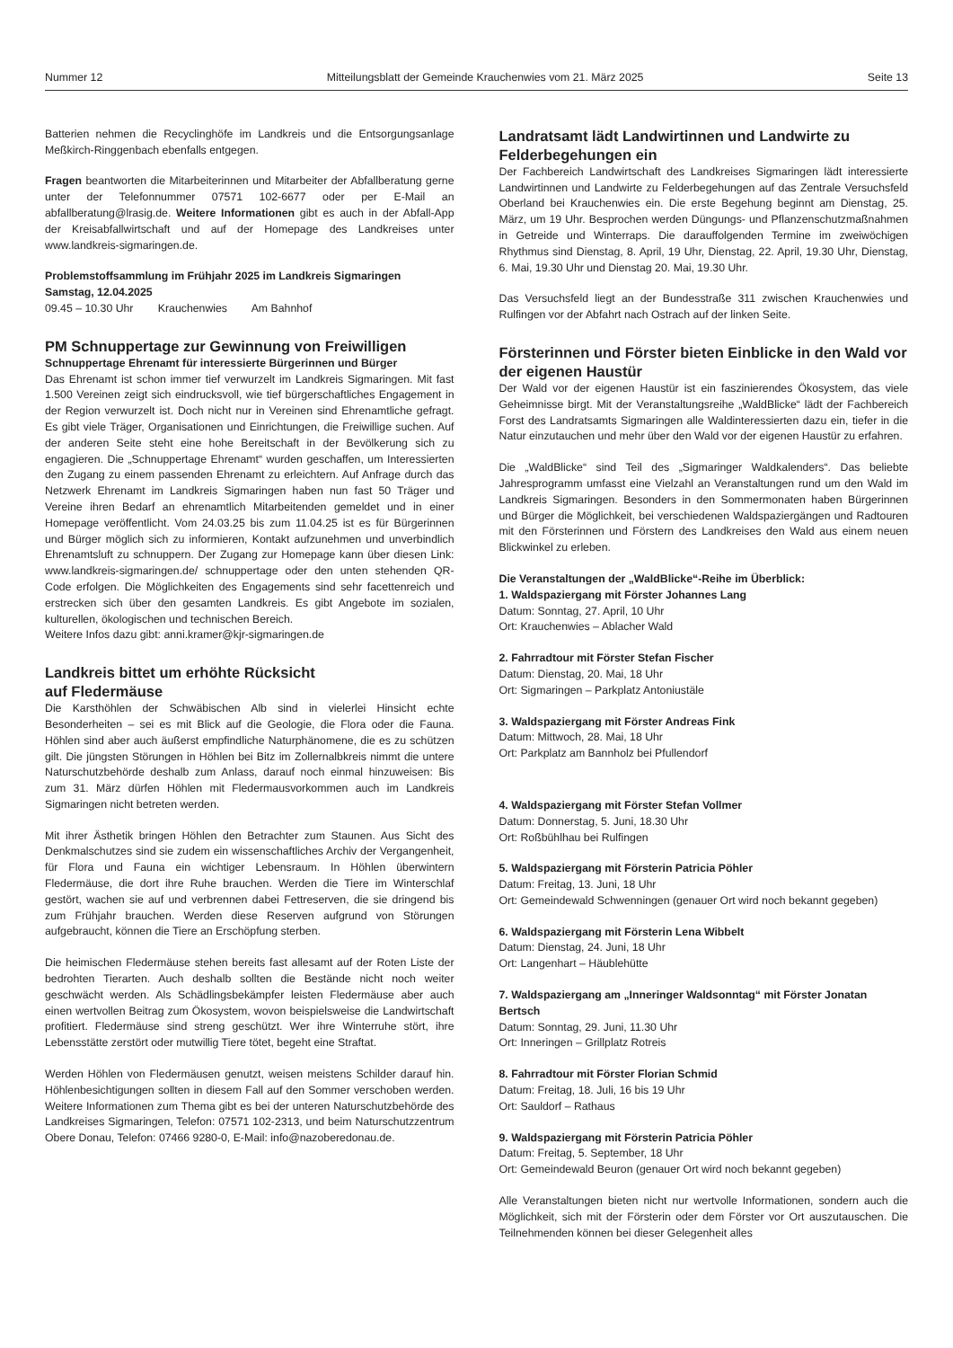Nummer 12 Mitteilungsblatt der Gemeinde Krauchenwies vom 21. März 2025 Seite 13
Batterien nehmen die Recyclinghöfe im Landkreis und die Entsorgungs­anlage Meßkirch-Ringgenbach ebenfalls entgegen.
Fragen beantworten die Mitarbeiterinnen und Mitarbeiter der Abfallberatung gerne unter der Telefonnummer 07571 102-6677 oder per E-Mail an abfallberatung@lrasig.de. Weitere Informationen gibt es auch in der Abfall-App der Kreisabfallwirtschaft und auf der Homepage des Landkreises unter www.landkreis-sigmaringen.de.
Problemstoffsammlung im Frühjahr 2025 im Landkreis Sigmaringen
Samstag, 12.04.2025
09.45 – 10.30 Uhr Krauchenwies Am Bahnhof
PM Schnuppertage zur Gewinnung von Freiwilligen
Schnuppertage Ehrenamt für interessierte Bürgerinnen und Bürger
Das Ehrenamt ist schon immer tief verwurzelt im Landkreis Sigmaringen. Mit fast 1.500 Vereinen zeigt sich eindrucksvoll, wie tief bürgerschaftliches Engagement in der Region verwurzelt ist. Doch nicht nur in Vereinen sind Ehrenamtliche gefragt. Es gibt viele Träger, Organisationen und Einrichtungen, die Freiwillige suchen. Auf der anderen Seite steht eine hohe Bereitschaft in der Bevölkerung sich zu engagieren. Die „Schnuppertage Ehrenamt“ wurden geschaffen, um Interessierten den Zugang zu einem passenden Ehrenamt zu erleichtern. Auf Anfrage durch das Netzwerk Ehrenamt im Landkreis Sigmaringen haben nun fast 50 Träger und Vereine ihren Bedarf an ehrenamtlich Mitarbeitenden gemeldet und in einer Homepage veröffentlicht. Vom 24.03.25 bis zum 11.04.25 ist es für Bürgerinnen und Bürger möglich sich zu informieren, Kontakt aufzunehmen und unverbindlich Ehrenamtsluft zu schnuppern. Der Zugang zur Homepage kann über diesen Link: www.landkreis-sigmaringen.de/ schnuppertage oder den unten stehenden QR-Code erfolgen. Die Möglichkeiten des Engagements sind sehr facettenreich und erstrecken sich über den gesamten Landkreis. Es gibt Angebote im sozialen, kulturellen, ökologischen und technischen Bereich.
Weitere Infos dazu gibt: anni.kramer@kjr-sigmaringen.de
Landkreis bittet um erhöhte Rücksicht
auf Fledermäuse
Die Karsthöhlen der Schwäbischen Alb sind in vielerlei Hinsicht echte Besonderheiten – sei es mit Blick auf die Geologie, die Flora oder die Fauna. Höhlen sind aber auch äußerst empfindliche Naturphänomene, die es zu schützen gilt. Die jüngsten Störungen in Höhlen bei Bitz im Zollernalbkreis nimmt die untere Naturschutzbehörde deshalb zum Anlass, darauf noch einmal hinzuweisen: Bis zum 31. März dürfen Höhlen mit Fledermausvorkommen auch im Landkreis Sigmaringen nicht betreten werden.
Mit ihrer Ästhetik bringen Höhlen den Betrachter zum Staunen. Aus Sicht des Denkmalschutzes sind sie zudem ein wissenschaftliches Archiv der Vergangenheit, für Flora und Fauna ein wichtiger Lebensraum. In Höhlen überwintern Fledermäuse, die dort ihre Ruhe brauchen. Werden die Tiere im Winterschlaf gestört, wachen sie auf und verbrennen dabei Fettreserven, die sie dringend bis zum Frühjahr brauchen. Werden diese Reserven aufgrund von Störungen aufgebraucht, können die Tiere an Erschöpfung sterben.
Die heimischen Fledermäuse stehen bereits fast allesamt auf der Roten Liste der bedrohten Tierarten. Auch deshalb sollten die Bestände nicht noch weiter geschwächt werden. Als Schädlingsbekämpfer leisten Fledermäuse aber auch einen wertvollen Beitrag zum Ökosystem, wovon beispielsweise die Landwirtschaft profitiert. Fledermäuse sind streng geschützt. Wer ihre Winterruhe stört, ihre Lebensstätte zerstört oder mutwillig Tiere tötet, begeht eine Straftat.
Werden Höhlen von Fledermäusen genutzt, weisen meistens Schilder darauf hin. Höhlenbesichtigungen sollten in diesem Fall auf den Sommer verschoben werden. Weitere Informationen zum Thema gibt es bei der unteren Naturschutzbehörde des Landkreises Sigmaringen, Telefon: 07571 102-2313, und beim Naturschutzzentrum Obere Donau, Telefon: 07466 9280-0, E-Mail: info@nazoberedonau.de.
Landratsamt lädt Landwirtinnen und Landwirte zu Felderbegehungen ein
Der Fachbereich Landwirtschaft des Landkreises Sigmaringen lädt interessierte Landwirtinnen und Landwirte zu Felderbegehungen auf das Zentrale Versuchsfeld Oberland bei Krauchenwies ein. Die erste Begehung beginnt am Dienstag, 25. März, um 19 Uhr. Besprochen werden Düngungs- und Pflanzenschutzmaßnahmen in Getreide und Winterraps. Die darauffolgenden Termine im zweiwöchigen Rhythmus sind Dienstag, 8. April, 19 Uhr, Dienstag, 22. April, 19.30 Uhr, Dienstag, 6. Mai, 19.30 Uhr und Dienstag 20. Mai, 19.30 Uhr.
Das Versuchsfeld liegt an der Bundesstraße 311 zwischen Krauchenwies und Rulfingen vor der Abfahrt nach Ostrach auf der linken Seite.
Försterinnen und Förster bieten Einblicke in den Wald vor der eigenen Haustür
Der Wald vor der eigenen Haustür ist ein faszinierendes Ökosystem, das viele Geheimnisse birgt. Mit der Veranstaltungsreihe „WaldBlicke“ lädt der Fachbereich Forst des Landratsamts Sigmaringen alle Waldinteressierten dazu ein, tiefer in die Natur einzutauchen und mehr über den Wald vor der eigenen Haustür zu erfahren.
Die „WaldBlicke“ sind Teil des „Sigmaringer Waldkalenders“. Das beliebte Jahresprogramm umfasst eine Vielzahl an Veranstaltungen rund um den Wald im Landkreis Sigmaringen. Besonders in den Sommermonaten haben Bürgerinnen und Bürger die Möglichkeit, bei verschiedenen Waldspaziergängen und Radtouren mit den Försterinnen und Förstern des Landkreises den Wald aus einem neuen Blickwinkel zu erleben.
Die Veranstaltungen der „WaldBlicke“-Reihe im Überblick:
1. Waldspaziergang mit Förster Johannes Lang
Datum: Sonntag, 27. April, 10 Uhr
Ort: Krauchenwies – Ablacher Wald
2. Fahrradtour mit Förster Stefan Fischer
Datum: Dienstag, 20. Mai, 18 Uhr
Ort: Sigmaringen – Parkplatz Antoniustäle
3. Waldspaziergang mit Förster Andreas Fink
Datum: Mittwoch, 28. Mai, 18 Uhr
Ort: Parkplatz am Bannholz bei Pfullendorf
4. Waldspaziergang mit Förster Stefan Vollmer
Datum: Donnerstag, 5. Juni, 18.30 Uhr
Ort: Roßbühlhau bei Rulfingen
5. Waldspaziergang mit Försterin Patricia Pöhler
Datum: Freitag, 13. Juni, 18 Uhr
Ort: Gemeindewald Schwenningen (genauer Ort wird noch bekannt gegeben)
6. Waldspaziergang mit Försterin Lena Wibbelt
Datum: Dienstag, 24. Juni, 18 Uhr
Ort: Langenhart – Häublehütte
7. Waldspaziergang am „Inneringer Waldsonntag“ mit Förster Jonatan Bertsch
Datum: Sonntag, 29. Juni, 11.30 Uhr
Ort: Inneringen – Grillplatz Rotreis
8. Fahrradtour mit Förster Florian Schmid
Datum: Freitag, 18. Juli, 16 bis 19 Uhr
Ort: Sauldorf – Rathaus
9. Waldspaziergang mit Försterin Patricia Pöhler
Datum: Freitag, 5. September, 18 Uhr
Ort: Gemeindewald Beuron (genauer Ort wird noch bekannt gegeben)
Alle Veranstaltungen bieten nicht nur wertvolle Informationen, sondern auch die Möglichkeit, sich mit der Försterin oder dem Förster vor Ort auszutauschen. Die Teilnehmenden können bei dieser Gelegenheit alles